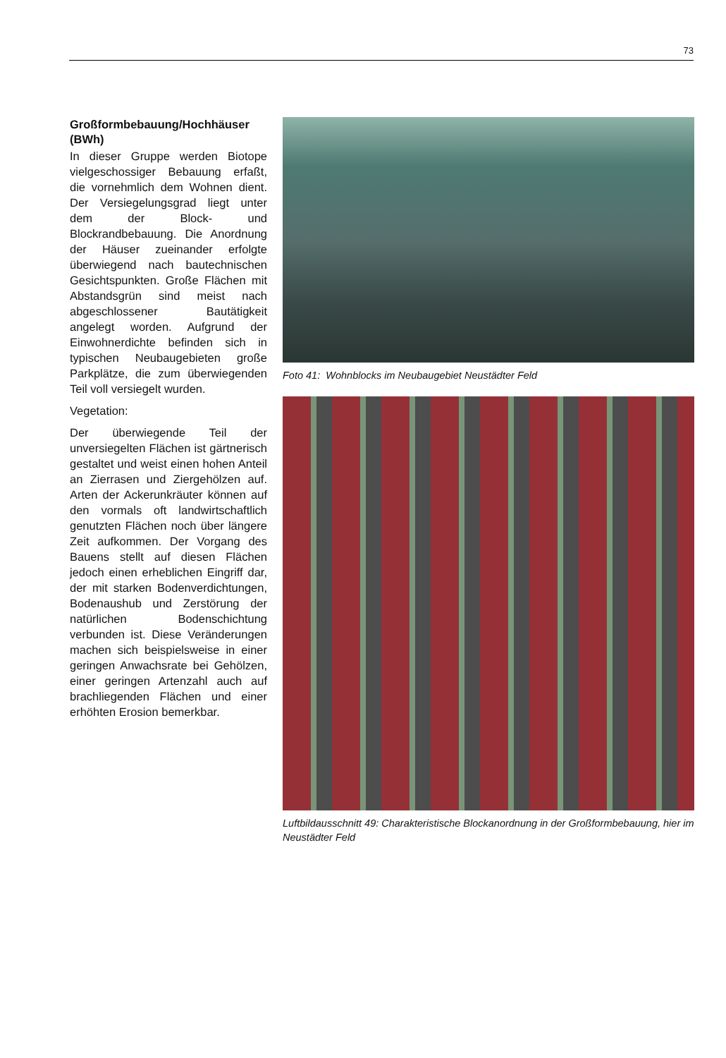73
Großformbebauung/Hochhäuser (BWh)
In dieser Gruppe werden Biotope vielgeschossiger Bebauung erfaßt, die vornehmlich dem Wohnen dient. Der Versiegelungsgrad liegt unter dem der Block- und Blockrandbebauung. Die Anordnung der Häuser zueinander erfolgte überwiegend nach bautechnischen Gesichtspunkten. Große Flächen mit Abstandsgrün sind meist nach abgeschlossener Bautätigkeit angelegt worden. Aufgrund der Einwohnerdichte befinden sich in typischen Neubaugebieten große Parkplätze, die zum überwiegenden Teil voll versiegelt wurden.
Vegetation:
Der überwiegende Teil der unversiegelten Flächen ist gärtnerisch gestaltet und weist einen hohen Anteil an Zierrasen und Ziergehölzen auf. Arten der Ackerunkräuter können auf den vormals oft landwirtschaftlich genutzten Flächen noch über längere Zeit aufkommen. Der Vorgang des Bauens stellt auf diesen Flächen jedoch einen erheblichen Eingriff dar, der mit starken Bodenverdichtungen, Bodenaushub und Zerstörung der natürlichen Bodenschichtung verbunden ist. Diese Veränderungen machen sich beispielsweise in einer geringen Anwachsrate bei Gehölzen, einer geringen Artenzahl auch auf brachliegenden Flächen und einer erhöhten Erosion bemerkbar.
Foto 41: Wohnblocks im Neubaugebiet Neustädter Feld
Luftbildausschnitt 49: Charakteristische Blockanordnung in der Großformbebauung, hier im Neustädter Feld